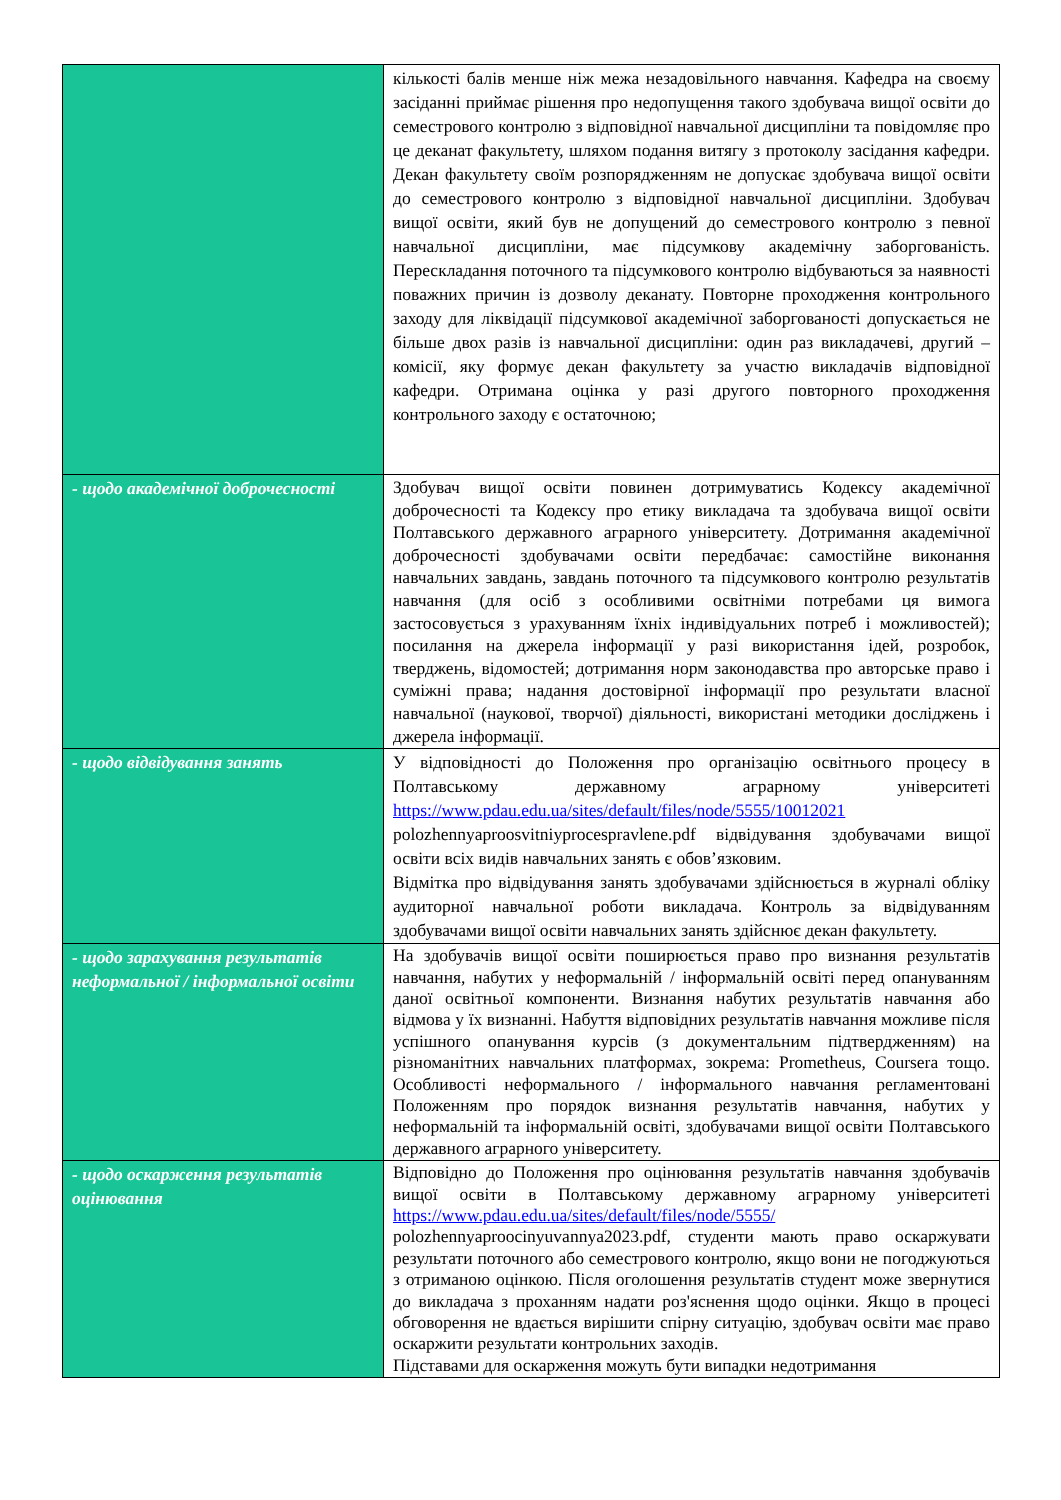| | кількості балів менше ніж межа незадовільного навчання. Кафедра на своєму засіданні приймає рішення про недопущення такого здобувача вищої освіти до семестрового контролю з відповідної навчальної дисципліни та повідомляє про це деканат факультету, шляхом подання витягу з протоколу засідання кафедри. Декан факультету своїм розпорядженням не допускає здобувача вищої освіти до семестрового контролю з відповідної навчальної дисципліни. Здобувач вищої освіти, який був не допущений до семестрового контролю з певної навчальної дисципліни, має підсумкову академічну заборгованість. Перескладання поточного та підсумкового контролю відбуваються за наявності поважних причин із дозволу деканату. Повторне проходження контрольного заходу для ліквідації підсумкової академічної заборгованості допускається не більше двох разів із навчальної дисципліни: один раз викладачеві, другий – комісії, яку формує декан факультету за участю викладачів відповідної кафедри. Отримана оцінка у разі другого повторного проходження контрольного заходу є остаточною; |
| - щодо академічної доброчесності | Здобувач вищої освіти повинен дотримуватись Кодексу академічної доброчесності та Кодексу про етику викладача та здобувача вищої освіти Полтавського державного аграрного університету. Дотримання академічної доброчесності здобувачами освіти передбачає: самостійне виконання навчальних завдань, завдань поточного та підсумкового контролю результатів навчання (для осіб з особливими освітніми потребами ця вимога застосовується з урахуванням їхніх індивідуальних потреб і можливостей); посилання на джерела інформації у разі використання ідей, розробок, тверджень, відомостей; дотримання норм законодавства про авторське право і суміжні права; надання достовірної інформації про результати власної навчальної (наукової, творчої) діяльності, використані методики досліджень і джерела інформації. |
| - щодо відвідування занять | У відповідності до Положення про організацію освітнього процесу в Полтавському державному аграрному університеті https://www.pdau.edu.ua/sites/default/files/node/5555/10012021 polozhennyaproosvitniyprocespravlene.pdf відвідування здобувачами вищої освіти всіх видів навчальних занять є обов’язковим. Відмітка про відвідування занять здобувачами здійснюється в журналі обліку аудиторної навчальної роботи викладача. Контроль за відвідуванням здобувачами вищої освіти навчальних занять здійснює декан факультету. |
| - щодо зарахування результатів неформальної / інформальної освіти | На здобувачів вищої освіти поширюється право про визнання результатів навчання, набутих у неформальній / інформальній освіті перед опануванням даної освітньої компоненти. Визнання набутих результатів навчання або відмова у їх визнанні. Набуття відповідних результатів навчання можливе після успішного опанування курсів (з документальним підтвердженням) на різноманітних навчальних платформах, зокрема: Prometheus, Coursera тощо. Особливості неформального / інформального навчання регламентовані Положенням про порядок визнання результатів навчання, набутих у неформальній та інформальній освіті, здобувачами вищої освіти Полтавського державного аграрного університету. |
| - щодо оскарження результатів оцінювання | Відповідно до Положення про оцінювання результатів навчання здобувачів вищої освіти в Полтавському державному аграрному університеті https://www.pdau.edu.ua/sites/default/files/node/5555/ polozhennyaproocinyuvannya2023.pdf, студенти мають право оскаржувати результати поточного або семестрового контролю, якщо вони не погоджуються з отриманою оцінкою. Після оголошення результатів студент може звернутися до викладача з проханням надати роз'яснення щодо оцінки. Якщо в процесі обговорення не вдається вирішити спірну ситуацію, здобувач освіти має право оскаржити результати контрольних заходів. Підставами для оскарження можуть бути випадки недотримання |